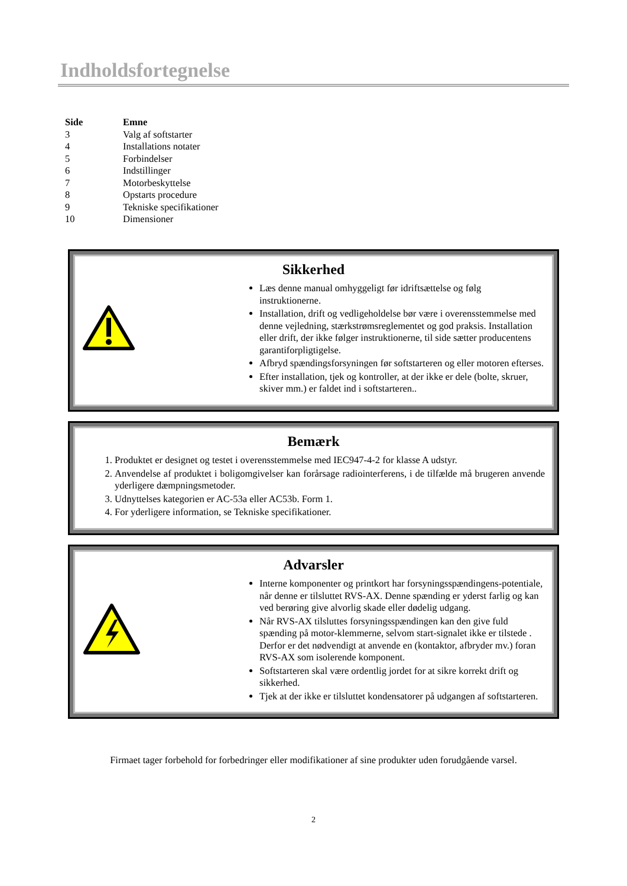Indholdsfortegnelse
| Side | Emne |
| --- | --- |
| 3 | Valg af softstarter |
| 4 | Installations notater |
| 5 | Forbindelser |
| 6 | Indstillinger |
| 7 | Motorbeskyttelse |
| 8 | Opstarts procedure |
| 9 | Tekniske specifikationer |
| 10 | Dimensioner |
Sikkerhed
Læs denne manual omhyggeligt før idriftsættelse og følg instruktionerne.
Installation, drift og vedligeholdelse bør være i overensstemmelse med denne vejledning, stærkstrømsreglementet og god praksis. Installation eller drift, der ikke følger instruktionerne, til side sætter producentens garantiforpligtigelse.
Afbryd spændingsforsyningen før softstarteren og eller motoren efterses.
Efter installation, tjek og kontroller, at der ikke er dele (bolte, skruer, skiver mm.) er faldet ind i softstarteren..
Bemærk
1. Produktet er designet og testet i overensstemmelse med IEC947-4-2 for klasse A udstyr.
2. Anvendelse af produktet i boligomgivelser kan forårsage radiointerferens, i de tilfælde må brugeren anvende yderligere dæmpningsmetoder.
3. Udnyttelses kategorien er AC-53a eller AC53b. Form 1.
4. For yderligere information, se Tekniske specifikationer.
Advarsler
Interne komponenter og printkort har forsyningsspændingens-potentiale, når denne er tilsluttet RVS-AX. Denne spænding er yderst farlig og kan ved berøring give alvorlig skade eller dødelig udgang.
Når RVS-AX tilsluttes forsyningsspændingen kan den give fuld spænding på motor-klemmerne, selvom start-signalet ikke er tilstede . Derfor er det nødvendigt at anvende en (kontaktor, afbryder mv.) foran RVS-AX som isolerende komponent.
Softstarteren skal være ordentlig jordet for at sikre korrekt drift og sikkerhed.
Tjek at der ikke er tilsluttet kondensatorer på udgangen af softstarteren.
Firmaet tager forbehold for forbedringer eller modifikationer af sine produkter uden forudgående varsel.
2